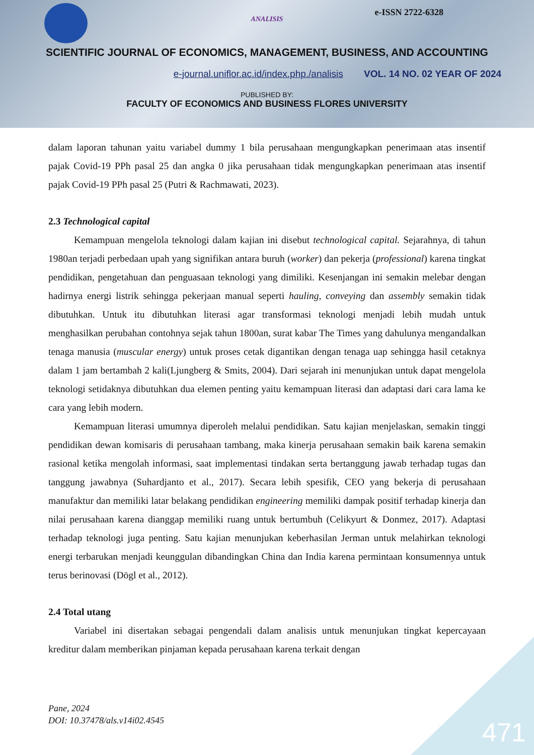e-ISSN 2722-6328
ANALISIS
SCIENTIFIC JOURNAL OF ECONOMICS, MANAGEMENT, BUSINESS, AND ACCOUNTING
e-journal.uniflor.ac.id/index.php./analisis VOL. 14 NO. 02 YEAR OF 2024
PUBLISHED BY:
FACULTY OF ECONOMICS AND BUSINESS FLORES UNIVERSITY
dalam laporan tahunan yaitu variabel dummy 1 bila perusahaan mengungkapkan penerimaan atas insentif pajak Covid-19 PPh pasal 25 dan angka 0 jika perusahaan tidak mengungkapkan penerimaan atas insentif pajak Covid-19 PPh pasal 25 (Putri & Rachmawati, 2023).
2.3 Technological capital
Kemampuan mengelola teknologi dalam kajian ini disebut technological capital. Sejarahnya, di tahun 1980an terjadi perbedaan upah yang signifikan antara buruh (worker) dan pekerja (professional) karena tingkat pendidikan, pengetahuan dan penguasaan teknologi yang dimiliki. Kesenjangan ini semakin melebar dengan hadirnya energi listrik sehingga pekerjaan manual seperti hauling, conveying dan assembly semakin tidak dibutuhkan. Untuk itu dibutuhkan literasi agar transformasi teknologi menjadi lebih mudah untuk menghasilkan perubahan contohnya sejak tahun 1800an, surat kabar The Times yang dahulunya mengandalkan tenaga manusia (muscular energy) untuk proses cetak digantikan dengan tenaga uap sehingga hasil cetaknya dalam 1 jam bertambah 2 kali(Ljungberg & Smits, 2004). Dari sejarah ini menunjukan untuk dapat mengelola teknologi setidaknya dibutuhkan dua elemen penting yaitu kemampuan literasi dan adaptasi dari cara lama ke cara yang lebih modern.
Kemampuan literasi umumnya diperoleh melalui pendidikan. Satu kajian menjelaskan, semakin tinggi pendidikan dewan komisaris di perusahaan tambang, maka kinerja perusahaan semakin baik karena semakin rasional ketika mengolah informasi, saat implementasi tindakan serta bertanggung jawab terhadap tugas dan tanggung jawabnya (Suhardjanto et al., 2017). Secara lebih spesifik, CEO yang bekerja di perusahaan manufaktur dan memiliki latar belakang pendidikan engineering memiliki dampak positif terhadap kinerja dan nilai perusahaan karena dianggap memiliki ruang untuk bertumbuh (Celikyurt & Donmez, 2017). Adaptasi terhadap teknologi juga penting. Satu kajian menunjukan keberhasilan Jerman untuk melahirkan teknologi energi terbarukan menjadi keunggulan dibandingkan China dan India karena permintaan konsumennya untuk terus berinovasi (Dögl et al., 2012).
2.4 Total utang
Variabel ini disertakan sebagai pengendali dalam analisis untuk menunjukan tingkat kepercayaan kreditur dalam memberikan pinjaman kepada perusahaan karena terkait dengan
Pane, 2024
DOI: 10.37478/als.v14i02.4545
471